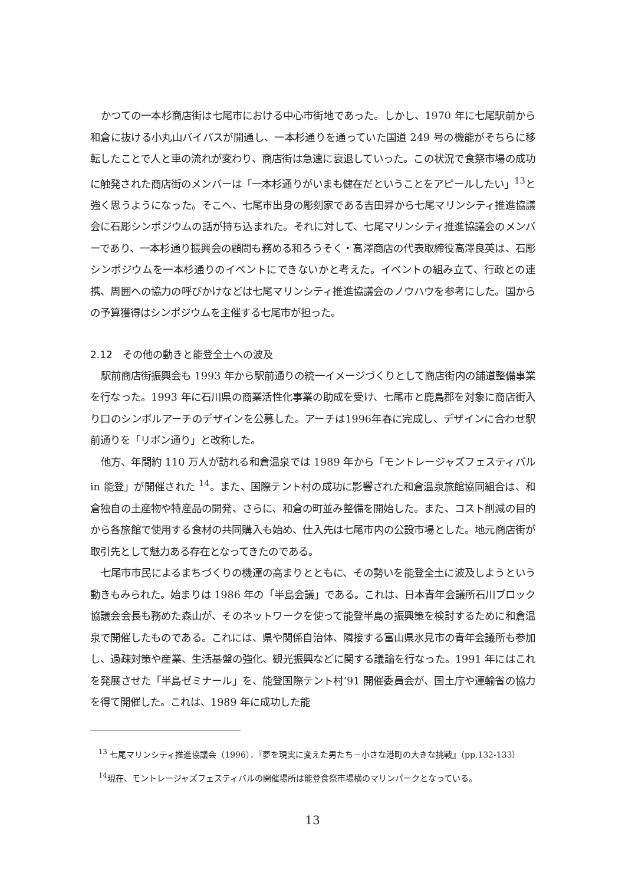かつての一本杉商店街は七尾市における中心市街地であった。しかし、1970 年に七尾駅前から和倉に抜ける小丸山バイパスが開通し、一本杉通りを通っていた国道 249 号の機能がそちらに移転したことで人と車の流れが変わり、商店街は急速に衰退していった。この状況で食祭市場の成功に触発された商店街のメンバーは「一本杉通りがいまも健在だということをアピールしたい」<sup>13</sup>と強く思うようになった。そこへ、七尾市出身の彫刻家である吉田昇から七尾マリンシティ推進協議会に石彫シンポジウムの話が持ち込まれた。それに対して、七尾マリンシティ推進協議会のメンバーであり、一本杉通り振興会の顧問も務める和ろうそく・高澤商店の代表取締役高澤良英は、石彫シンポジウムを一本杉通りのイベントにできないかと考えた。イベントの組み立て、行政との連携、周囲への協力の呼びかけなどは七尾マリンシティ推進協議会のノウハウを参考にした。国からの予算獲得はシンポジウムを主催する七尾市が担った。
2.12　その他の動きと能登全土への波及
駅前商店街振興会も 1993 年から駅前通りの統一イメージづくりとして商店街内の舗道整備事業を行なった。1993 年に石川県の商業活性化事業の助成を受け、七尾市と鹿島郡を対象に商店街入り口のシンボルアーチのデザインを公募した。アーチは1996年春に完成し、デザインに合わせ駅前通りを「リボン通り」と改称した。
他方、年間約 110 万人が訪れる和倉温泉では 1989 年から「モントレージャズフェスティバル in 能登」が開催された <sup>14</sup>。また、国際テント村の成功に影響された和倉温泉旅館協同組合は、和倉独自の土産物や特産品の開発、さらに、和倉の町並み整備を開始した。また、コスト削減の目的から各旅館で使用する食材の共同購入も始め、仕入先は七尾市内の公設市場とした。地元商店街が取引先として魅力ある存在となってきたのである。
七尾市市民によるまちづくりの機運の高まりとともに、その勢いを能登全土に波及しようという動きもみられた。始まりは 1986 年の「半島会議」である。これは、日本青年会議所石川ブロック協議会会長も務めた森山が、そのネットワークを使って能登半島の振興策を検討するために和倉温泉で開催したものである。これには、県や関係自治体、隣接する富山県氷見市の青年会議所も参加し、過疎対策や産業、生活基盤の強化、観光振興などに関する議論を行なった。1991 年にはこれを発展させた「半島ゼミナール」を、能登国際テント村‘91 開催委員会が、国土庁や運輸省の協力を得て開催した。これは、1989 年に成功した能
<sup>13</sup> 七尾マリンシティ推進協議会（1996）．『夢を現実に変えた男たち－小さな港町の大きな挑戦』（pp.132-133）
<sup>14</sup> 現在、モントレージャズフェスティバルの開催場所は能登食祭市場横のマリンパークとなっている。
13